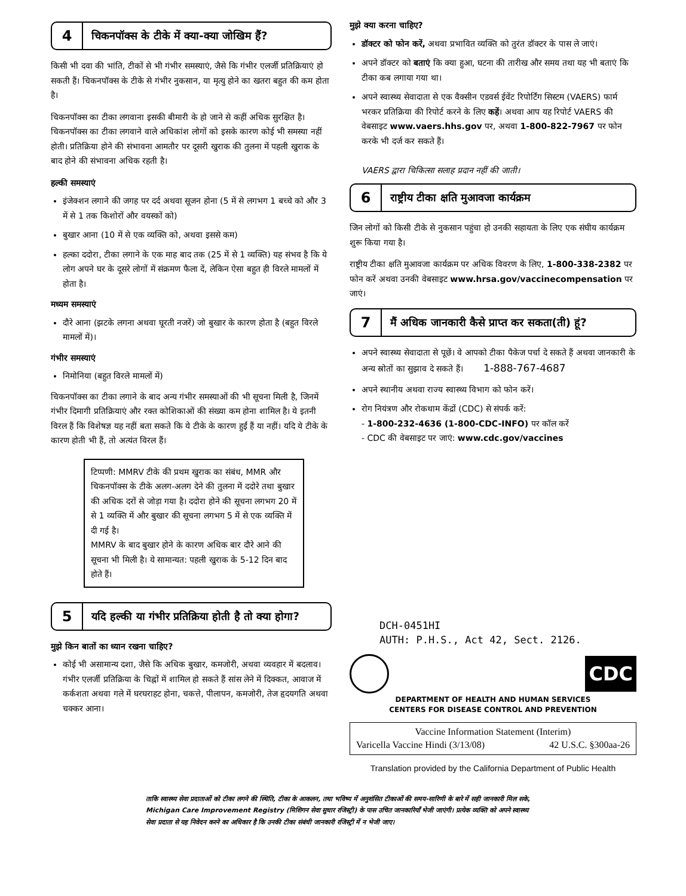4
चिकनपॉक्स के टीके में क्या-क्या जोखिम हैं?
किसी भी दवा की भांति, टीकों से भी गंभीर समस्याएं, जैसे कि गंभीर एलर्जी प्रतिक्रियाएं हो सकती हैं। चिकनपॉक्स के टीके से गंभीर नुकसान, या मृत्यु होने का खतरा बहुत की कम होता है।
चिकनपॉक्स का टीका लगवाना इसकी बीमारी के हो जाने से कहीं अधिक सुरक्षित है। चिकनपॉक्स का टीका लगवाने वाले अधिकांश लोगों को इसके कारण कोई भी समस्या नहीं होती। प्रतिक्रिया होने की संभावना आमतौर पर दूसरी खुराक की तुलना में पहली खुराक के बाद होने की संभावना अधिक रहती है।
हल्की समस्याएं
इंजेक्शन लगाने की जगह पर दर्द अथवा सूजन होना (5 में से लगभग 1 बच्चे को और 3 में से 1 तक किशोरों और वयस्कों को)
बुखार आना (10 में से एक व्यक्ति को, अथवा इससे कम)
हल्का ददोरा, टीका लगाने के एक माह बाद तक (25 में से 1 व्यक्ति) यह संभव है कि ये लोग अपने घर के दूसरे लोगों में संक्रमण फैला दें, लेकिन ऐसा बहुत ही विरले मामलों में होता है।
मध्यम समस्याएं
दौरे आना (झटके लगना अथवा घूरती नजरें) जो बुखार के कारण होता है (बहुत विरले मामलों में)।
गंभीर समस्याएं
निमोनिया (बहुत विरले मामलों में)
चिकनपॉक्स का टीका लगाने के बाद अन्य गंभीर समस्याओं की भी सूचना मिली है, जिनमें गंभीर दिमागी प्रतिक्रियाएं और रक्त कोशिकाओं की संख्या कम होना शामिल है। ये इतनी विरल हैं कि विशेषज्ञ यह नहीं बता सकते कि ये टीके के कारण हुईं हैं या नहीं। यदि ये टीके के कारण होती भी हैं, तो अत्यंत विरल हैं।
टिप्पणी: MMRV टीके की प्रथम खुराक का संबंध, MMR और चिकनपॉक्स के टीके अलग-अलग देने की तुलना में ददोरे तथा बुखार की अधिक दरों से जोड़ा गया है। ददोरा होने की सूचना लगभग 20 में से 1 व्यक्ति में और बुखार की सूचना लगभग 5 में से एक व्यक्ति में दी गई है।
MMRV के बाद बुखार होने के कारण अधिक बार दौरे आने की सूचना भी मिली है। ये सामान्यत: पहली खुराक के 5-12 दिन बाद होते हैं।
5
यदि हल्की या गंभीर प्रतिक्रिया होती है तो क्या होगा?
मुझे किन बातों का ध्यान रखना चाहिए?
कोई भी असामान्य दशा, जैसे कि अधिक बुखार, कमजोरी, अथवा व्यवहार में बदलाव। गंभीर एलर्जी प्रतिक्रिया के चिह्नों में शामिल हो सकते हैं सांस लेने में दिक्कत, आवाज में कर्कशता अथवा गले में घरघराहट होना, चकत्ते, पीलापन, कमजोरी, तेज हृदयगति अथवा चक्कर आना।
मुझे क्या करना चाहिए?
डॉक्टर को फोन करें, अथवा प्रभावित व्यक्ति को तुरंत डॉक्टर के पास ले जाएं।
अपने डॉक्टर को बताएं कि क्या हुआ, घटना की तारीख और समय तथा यह भी बताएं कि टीका कब लगाया गया था।
अपने स्वास्थ्य सेवादाता से एक वैक्सीन एडवर्स ईवेंट रिपोर्टिंग सिस्टम (VAERS) फार्म भरकर प्रतिक्रिया की रिपोर्ट करने के लिए कहें। अथवा आप यह रिपोर्ट VAERS की वेबसाइट www.vaers.hhs.gov पर, अथवा 1-800-822-7967 पर फोन करके भी दर्ज कर सकते हैं।
VAERS द्वारा चिकित्सा सलाह प्रदान नहीं की जाती।
6
राष्ट्रीय टीका क्षति मुआवजा कार्यक्रम
जिन लोगों को किसी टीके से नुकसान पहुंचा हो उनकी सहायता के लिए एक संघीय कार्यक्रम शुरू किया गया है।
राष्ट्रीय टीका क्षति मुआवजा कार्यक्रम पर अधिक विवरण के लिए, 1-800-338-2382 पर फोन करें अथवा उनकी वेबसाइट www.hrsa.gov/vaccinecompensation पर जाएं।
7
मैं अधिक जानकारी कैसे प्राप्त कर सकता(ती) हूं?
अपने स्वास्थ्य सेवादाता से पूछें। वे आपको टीका पैकेज पर्चा दे सकते हैं अथवा जानकारी के अन्य स्रोतों का सुझाव दे सकते हैं। 1-888-767-4687
अपने स्थानीय अथवा राज्य स्वास्थ्य विभाग को फोन करें।
रोग नियंत्रण और रोकथाम केंद्रों (CDC) से संपर्क करें:
- 1-800-232-4636 (1-800-CDC-INFO) पर कॉल करें
- CDC की वेबसाइट पर जाएं: www.cdc.gov/vaccines
DCH-0451HI
AUTH: P.H.S., Act 42, Sect. 2126.
CDC
DEPARTMENT OF HEALTH AND HUMAN SERVICES
CENTERS FOR DISEASE CONTROL AND PREVENTION
Vaccine Information Statement (Interim)
Varicella Vaccine Hindi (3/13/08) 42 U.S.C. §300aa-26
Translation provided by the California Department of Public Health
ताकि स्वास्थ्य सेवा प्रदाताओं को टीका लगने की स्थिति, टीका के आकलन, तथा भविष्य में अनुशंसित टीकाओं की समय-सारिणी के बारे में सही जानकारी मिल सके, Michigan Care Improvement Registry (मिशिगन सेवा सुधार रजिस्ट्री) के पास उचित जानकारियाँ भेजी जाएंगी। प्रत्येक व्यक्ति को अपने स्वास्थ्य सेवा प्रदाता से यह निवेदन करने का अधिकार है कि उनकी टीका संबंधी जानकारी रजिस्ट्री में न भेजी जाए।